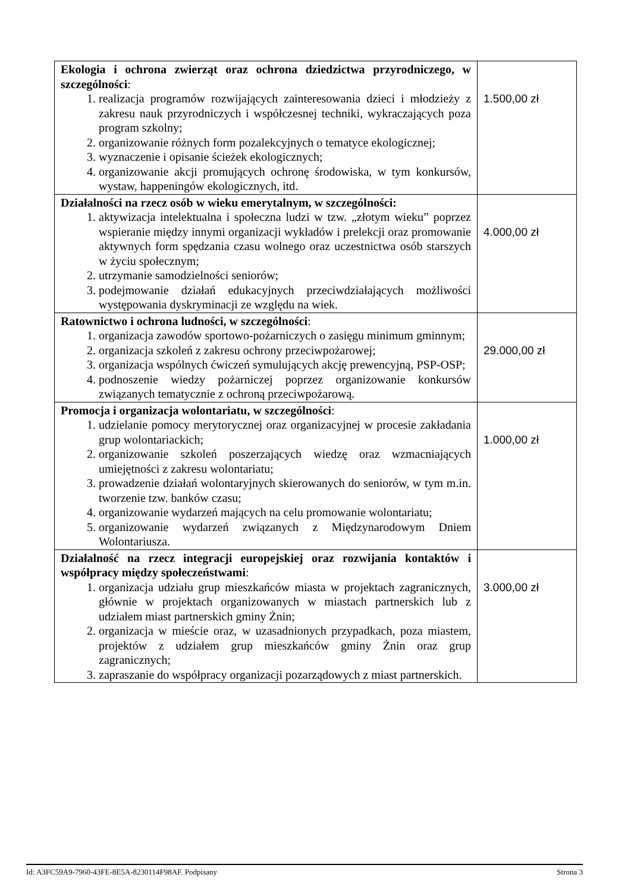| Ekologia i ochrona zwierząt oraz ochrona dziedzictwa przyrodniczego, w szczególności : 1. realizacja programów rozwijających zainteresowania dzieci i młodzieży z zakresu nauk przyrodniczych i współczesnej techniki, wykraczających poza program szkolny; 2. organizowanie różnych form pozalekcyjnych o tematyce ekologicznej; 3. wyznaczenie i opisanie ścieżek ekologicznych; 4. organizowanie akcji promujących ochronę środowiska, w tym konkursów, wystaw, happeningów ekologicznych, itd. | 1.500,00 zł |
| Działalności na rzecz osób w wieku emerytalnym, w szczególności: 1. aktywizacja intelektualna i społeczna ludzi w tzw. „złotym wieku” poprzez wspieranie między innymi organizacji wykładów i prelekcji oraz promowanie aktywnych form spędzania czasu wolnego oraz uczestnictwa osób starszych w życiu społecznym; 2. utrzymanie samodzielności seniorów; 3. podejmowanie działań edukacyjnych przeciwdziałających możliwości występowania dyskryminacji ze względu na wiek. | 4.000,00 zł |
| Ratownictwo i ochrona ludności, w szczególności : 1. organizacja zawodów sportowo-pożarniczych o zasięgu minimum gminnym; 2. organizacja szkoleń z zakresu ochrony przeciwpożarowej; 3. organizacja wspólnych ćwiczeń symulujących akcję prewencyjną, PSP-OSP; 4. podnoszenie wiedzy pożarniczej poprzez organizowanie konkursów związanych tematycznie z ochroną przeciwpożarową. | 29.000,00 zł |
| Promocja i organizacja wolontariatu, w szczególności : 1. udzielanie pomocy merytorycznej oraz organizacyjnej w procesie zakładania grup wolontariackich; 2. organizowanie szkoleń poszerzających wiedzę oraz wzmacniających umiejętności z zakresu wolontariatu; 3. prowadzenie działań wolontaryjnych skierowanych do seniorów, w tym m.in. tworzenie tzw. banków czasu; 4. organizowanie wydarzeń mających na celu promowanie wolontariatu; 5. organizowanie wydarzeń związanych z Międzynarodowym Dniem Wolontariusza. | 1.000,00 zł |
| Działalność na rzecz integracji europejskiej oraz rozwijania kontaktów i współpracy między społeczeństwami : 1. organizacja udziału grup mieszkańców miasta w projektach zagranicznych, głównie w projektach organizowanych w miastach partnerskich lub z udziałem miast partnerskich gminy Żnin; 2. organizacja w mieście oraz, w uzasadnionych przypadkach, poza miastem, projektów z udziałem grup mieszkańców gminy Żnin oraz grup zagranicznych; 3. zapraszanie do współpracy organizacji pozarządowych z miast partnerskich. | 3.000,00 zł |
Id: A3FC59A9-7960-43FE-8E5A-8230114F98AF. Podpisany Strona 3